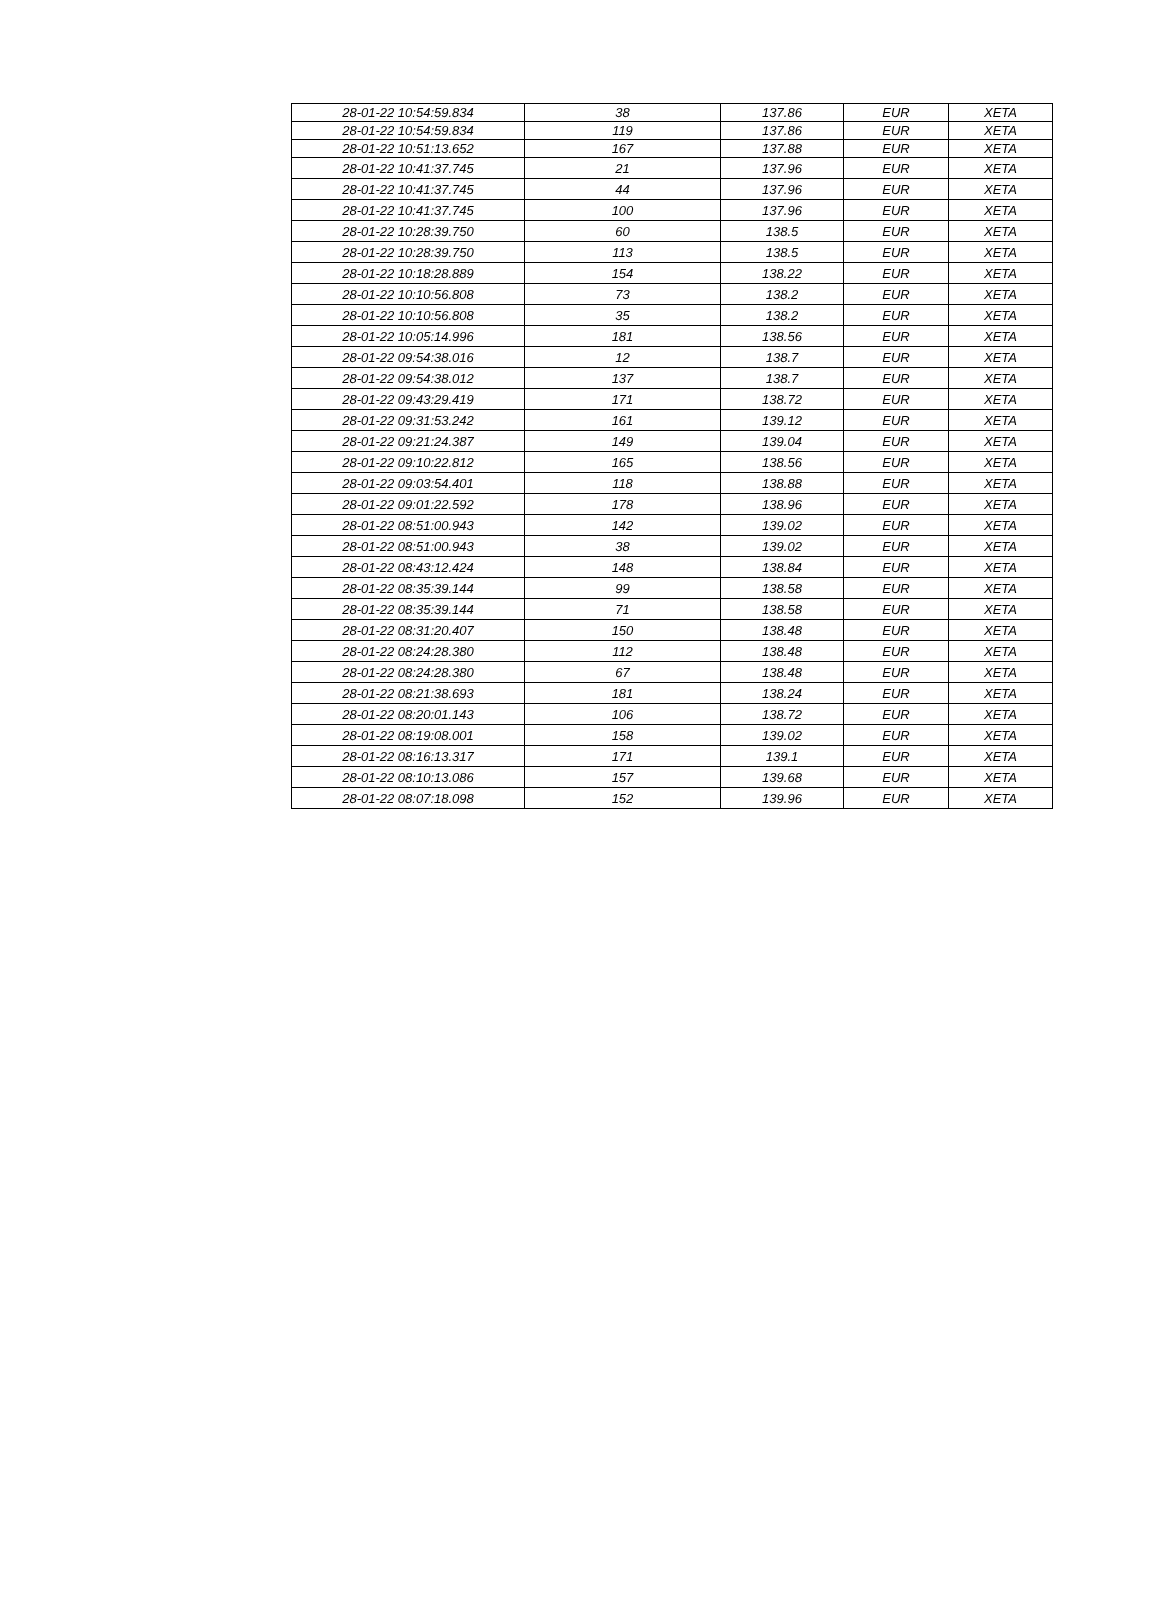| 28-01-22 10:54:59.834 | 38 | 137.86 | EUR | XETA |
| 28-01-22 10:54:59.834 | 119 | 137.86 | EUR | XETA |
| 28-01-22 10:51:13.652 | 167 | 137.88 | EUR | XETA |
| 28-01-22 10:41:37.745 | 21 | 137.96 | EUR | XETA |
| 28-01-22 10:41:37.745 | 44 | 137.96 | EUR | XETA |
| 28-01-22 10:41:37.745 | 100 | 137.96 | EUR | XETA |
| 28-01-22 10:28:39.750 | 60 | 138.5 | EUR | XETA |
| 28-01-22 10:28:39.750 | 113 | 138.5 | EUR | XETA |
| 28-01-22 10:18:28.889 | 154 | 138.22 | EUR | XETA |
| 28-01-22 10:10:56.808 | 73 | 138.2 | EUR | XETA |
| 28-01-22 10:10:56.808 | 35 | 138.2 | EUR | XETA |
| 28-01-22 10:05:14.996 | 181 | 138.56 | EUR | XETA |
| 28-01-22 09:54:38.016 | 12 | 138.7 | EUR | XETA |
| 28-01-22 09:54:38.012 | 137 | 138.7 | EUR | XETA |
| 28-01-22 09:43:29.419 | 171 | 138.72 | EUR | XETA |
| 28-01-22 09:31:53.242 | 161 | 139.12 | EUR | XETA |
| 28-01-22 09:21:24.387 | 149 | 139.04 | EUR | XETA |
| 28-01-22 09:10:22.812 | 165 | 138.56 | EUR | XETA |
| 28-01-22 09:03:54.401 | 118 | 138.88 | EUR | XETA |
| 28-01-22 09:01:22.592 | 178 | 138.96 | EUR | XETA |
| 28-01-22 08:51:00.943 | 142 | 139.02 | EUR | XETA |
| 28-01-22 08:51:00.943 | 38 | 139.02 | EUR | XETA |
| 28-01-22 08:43:12.424 | 148 | 138.84 | EUR | XETA |
| 28-01-22 08:35:39.144 | 99 | 138.58 | EUR | XETA |
| 28-01-22 08:35:39.144 | 71 | 138.58 | EUR | XETA |
| 28-01-22 08:31:20.407 | 150 | 138.48 | EUR | XETA |
| 28-01-22 08:24:28.380 | 112 | 138.48 | EUR | XETA |
| 28-01-22 08:24:28.380 | 67 | 138.48 | EUR | XETA |
| 28-01-22 08:21:38.693 | 181 | 138.24 | EUR | XETA |
| 28-01-22 08:20:01.143 | 106 | 138.72 | EUR | XETA |
| 28-01-22 08:19:08.001 | 158 | 139.02 | EUR | XETA |
| 28-01-22 08:16:13.317 | 171 | 139.1 | EUR | XETA |
| 28-01-22 08:10:13.086 | 157 | 139.68 | EUR | XETA |
| 28-01-22 08:07:18.098 | 152 | 139.96 | EUR | XETA |